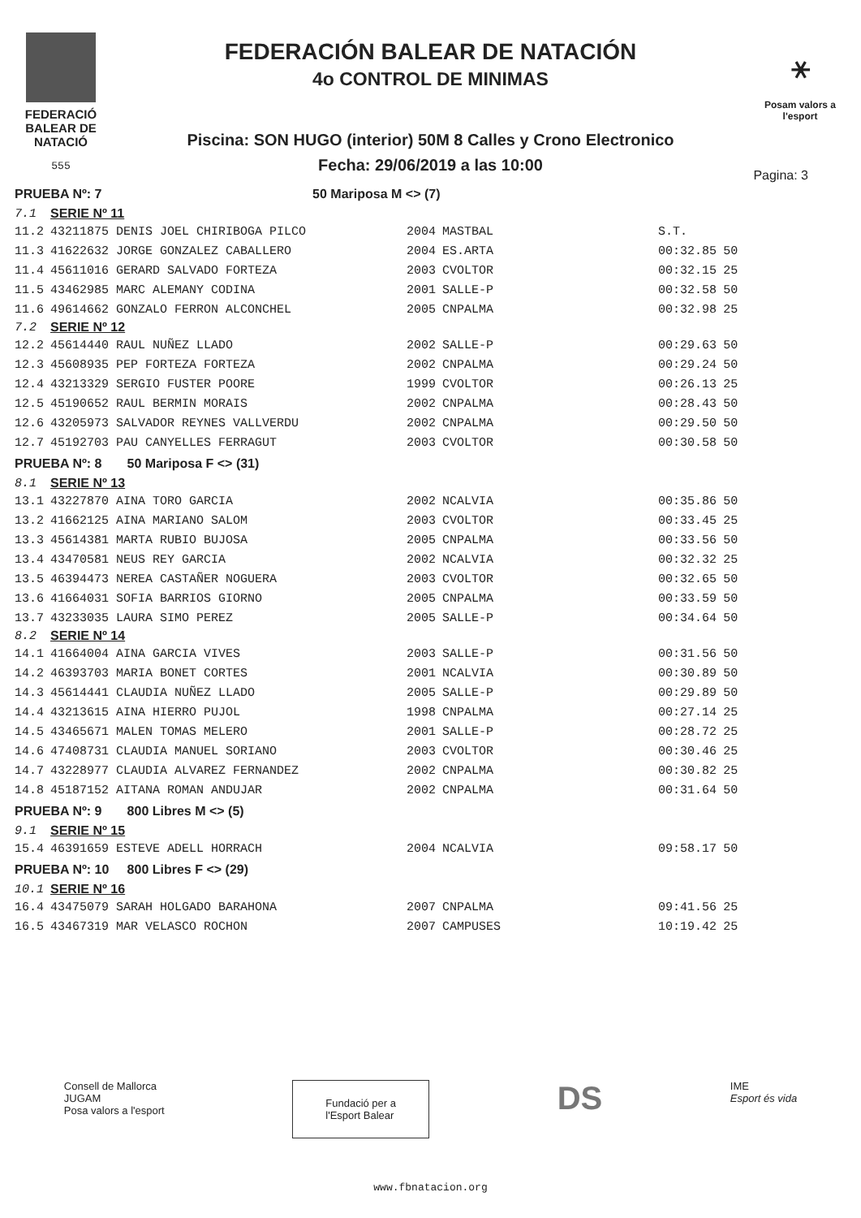FEDERACIÓ
BALEAR DE
NATACIÓ
555
FEDERACIÓN BALEAR DE NATACIÓN
4o CONTROL DE MINIMAS
Piscina: SON HUGO (interior) 50M 8 Calles y Crono Electronico
Fecha: 29/06/2019 a las 10:00
⚹
Posam valors a l'esport
Pagina: 3
| PRUEBA Nº: 7 | | 50 Mariposa M <> (7) | | | |
| 7.1 | SERIE Nº 11 | | | | |
| 11.2 | 43211875 DENIS JOEL CHIRIBOGA PILCO | 2004 | MASTBAL | S.T. | |
| 11.3 | 41622632 JORGE GONZALEZ CABALLERO | 2004 | ES.ARTA | 00:32.85 | 50 |
| 11.4 | 45611016 GERARD SALVADO FORTEZA | 2003 | CVOLTOR | 00:32.15 | 25 |
| 11.5 | 43462985 MARC ALEMANY CODINA | 2001 | SALLE-P | 00:32.58 | 50 |
| 11.6 | 49614662 GONZALO FERRON ALCONCHEL | 2005 | CNPALMA | 00:32.98 | 25 |
| 7.2 | SERIE Nº 12 | | | | |
| 12.2 | 45614440 RAUL NUÑEZ LLADO | 2002 | SALLE-P | 00:29.63 | 50 |
| 12.3 | 45608935 PEP FORTEZA FORTEZA | 2002 | CNPALMA | 00:29.24 | 50 |
| 12.4 | 43213329 SERGIO FUSTER POORE | 1999 | CVOLTOR | 00:26.13 | 25 |
| 12.5 | 45190652 RAUL BERMIN MORAIS | 2002 | CNPALMA | 00:28.43 | 50 |
| 12.6 | 43205973 SALVADOR REYNES VALLVERDU | 2002 | CNPALMA | 00:29.50 | 50 |
| 12.7 | 45192703 PAU CANYELLES FERRAGUT | 2003 | CVOLTOR | 00:30.58 | 50 |
| PRUEBA Nº: 8 50 Mariposa F <> (31) | | | | | |
| 8.1 | SERIE Nº 13 | | | | |
| 13.1 | 43227870 AINA TORO GARCIA | 2002 | NCALVIA | 00:35.86 | 50 |
| 13.2 | 41662125 AINA MARIANO SALOM | 2003 | CVOLTOR | 00:33.45 | 25 |
| 13.3 | 45614381 MARTA RUBIO BUJOSA | 2005 | CNPALMA | 00:33.56 | 50 |
| 13.4 | 43470581 NEUS REY GARCIA | 2002 | NCALVIA | 00:32.32 | 25 |
| 13.5 | 46394473 NEREA CASTAÑER NOGUERA | 2003 | CVOLTOR | 00:32.65 | 50 |
| 13.6 | 41664031 SOFIA BARRIOS GIORNO | 2005 | CNPALMA | 00:33.59 | 50 |
| 13.7 | 43233035 LAURA SIMO PEREZ | 2005 | SALLE-P | 00:34.64 | 50 |
| 8.2 | SERIE Nº 14 | | | | |
| 14.1 | 41664004 AINA GARCIA VIVES | 2003 | SALLE-P | 00:31.56 | 50 |
| 14.2 | 46393703 MARIA BONET CORTES | 2001 | NCALVIA | 00:30.89 | 50 |
| 14.3 | 45614441 CLAUDIA NUÑEZ LLADO | 2005 | SALLE-P | 00:29.89 | 50 |
| 14.4 | 43213615 AINA HIERRO PUJOL | 1998 | CNPALMA | 00:27.14 | 25 |
| 14.5 | 43465671 MALEN TOMAS MELERO | 2001 | SALLE-P | 00:28.72 | 25 |
| 14.6 | 47408731 CLAUDIA MANUEL SORIANO | 2003 | CVOLTOR | 00:30.46 | 25 |
| 14.7 | 43228977 CLAUDIA ALVAREZ FERNANDEZ | 2002 | CNPALMA | 00:30.82 | 25 |
| 14.8 | 45187152 AITANA ROMAN ANDUJAR | 2002 | CNPALMA | 00:31.64 | 50 |
| PRUEBA Nº: 9 800 Libres M <> (5) | | | | | |
| 9.1 | SERIE Nº 15 | | | | |
| 15.4 | 46391659 ESTEVE ADELL HORRACH | 2004 | NCALVIA | 09:58.17 | 50 |
| PRUEBA Nº: 10 800 Libres F <> (29) | | | | | |
| 10.1 | SERIE Nº 16 | | | | |
| 16.4 | 43475079 SARAH HOLGADO BARAHONA | 2007 | CNPALMA | 09:41.56 | 25 |
| 16.5 | 43467319 MAR VELASCO ROCHON | 2007 | CAMPUSES | 10:19.42 | 25 |
Consell de Mallorca
JUGAM
Posa valors a l'esport
Fundació per a
l'Esport Balear
DS
IME
Esport és vida
www.fbnatacion.org